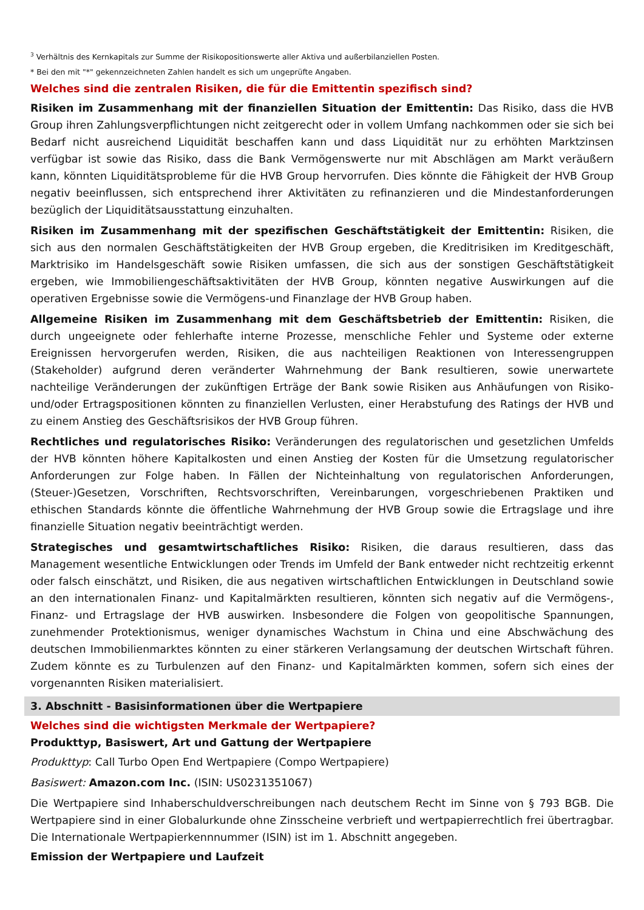<sup>3</sup> Verhältnis des Kernkapitals zur Summe der Risikopositionswerte aller Aktiva und außerbilanziellen Posten.
* Bei den mit "*" gekennzeichneten Zahlen handelt es sich um ungeprüfte Angaben.
Welches sind die zentralen Risiken, die für die Emittentin spezifisch sind?
Risiken im Zusammenhang mit der finanziellen Situation der Emittentin: Das Risiko, dass die HVB Group ihren Zahlungsverpflichtungen nicht zeitgerecht oder in vollem Umfang nachkommen oder sie sich bei Bedarf nicht ausreichend Liquidität beschaffen kann und dass Liquidität nur zu erhöhten Marktzinsen verfügbar ist sowie das Risiko, dass die Bank Vermögenswerte nur mit Abschlägen am Markt veräußern kann, könnten Liquiditätsprobleme für die HVB Group hervorrufen. Dies könnte die Fähigkeit der HVB Group negativ beeinflussen, sich entsprechend ihrer Aktivitäten zu refinanzieren und die Mindestanforderungen bezüglich der Liquiditätsausstattung einzuhalten.
Risiken im Zusammenhang mit der spezifischen Geschäftstätigkeit der Emittentin: Risiken, die sich aus den normalen Geschäftstätigkeiten der HVB Group ergeben, die Kreditrisiken im Kreditgeschäft, Marktrisiko im Handelsgeschäft sowie Risiken umfassen, die sich aus der sonstigen Geschäftstätigkeit ergeben, wie Immobiliengeschäftsaktivitäten der HVB Group, könnten negative Auswirkungen auf die operativen Ergebnisse sowie die Vermögens-und Finanzlage der HVB Group haben.
Allgemeine Risiken im Zusammenhang mit dem Geschäftsbetrieb der Emittentin: Risiken, die durch ungeeignete oder fehlerhafte interne Prozesse, menschliche Fehler und Systeme oder externe Ereignissen hervorgerufen werden, Risiken, die aus nachteiligen Reaktionen von Interessengruppen (Stakeholder) aufgrund deren veränderter Wahrnehmung der Bank resultieren, sowie unerwartete nachteilige Veränderungen der zukünftigen Erträge der Bank sowie Risiken aus Anhäufungen von Risiko- und/oder Ertragspositionen könnten zu finanziellen Verlusten, einer Herabstufung des Ratings der HVB und zu einem Anstieg des Geschäftsrisikos der HVB Group führen.
Rechtliches und regulatorisches Risiko: Veränderungen des regulatorischen und gesetzlichen Umfelds der HVB könnten höhere Kapitalkosten und einen Anstieg der Kosten für die Umsetzung regulatorischer Anforderungen zur Folge haben. In Fällen der Nichteinhaltung von regulatorischen Anforderungen, (Steuer-)Gesetzen, Vorschriften, Rechtsvorschriften, Vereinbarungen, vorgeschriebenen Praktiken und ethischen Standards könnte die öffentliche Wahrnehmung der HVB Group sowie die Ertragslage und ihre finanzielle Situation negativ beeinträchtigt werden.
Strategisches und gesamtwirtschaftliches Risiko: Risiken, die daraus resultieren, dass das Management wesentliche Entwicklungen oder Trends im Umfeld der Bank entweder nicht rechtzeitig erkennt oder falsch einschätzt, und Risiken, die aus negativen wirtschaftlichen Entwicklungen in Deutschland sowie an den internationalen Finanz- und Kapitalmärkten resultieren, könnten sich negativ auf die Vermögens-, Finanz- und Ertragslage der HVB auswirken. Insbesondere die Folgen von geopolitische Spannungen, zunehmender Protektionismus, weniger dynamisches Wachstum in China und eine Abschwächung des deutschen Immobilienmarktes könnten zu einer stärkeren Verlangsamung der deutschen Wirtschaft führen. Zudem könnte es zu Turbulenzen auf den Finanz- und Kapitalmärkten kommen, sofern sich eines der vorgenannten Risiken materialisiert.
3. Abschnitt - Basisinformationen über die Wertpapiere
Welches sind die wichtigsten Merkmale der Wertpapiere?
Produkttyp, Basiswert, Art und Gattung der Wertpapiere
Produkttyp: Call Turbo Open End Wertpapiere (Compo Wertpapiere)
Basiswert: Amazon.com Inc. (ISIN: US0231351067)
Die Wertpapiere sind Inhaberschuldverschreibungen nach deutschem Recht im Sinne von § 793 BGB. Die Wertpapiere sind in einer Globalurkunde ohne Zinsscheine verbrieft und wertpapierrechtlich frei übertragbar. Die Internationale Wertpapierkennnummer (ISIN) ist im 1. Abschnitt angegeben.
Emission der Wertpapiere und Laufzeit